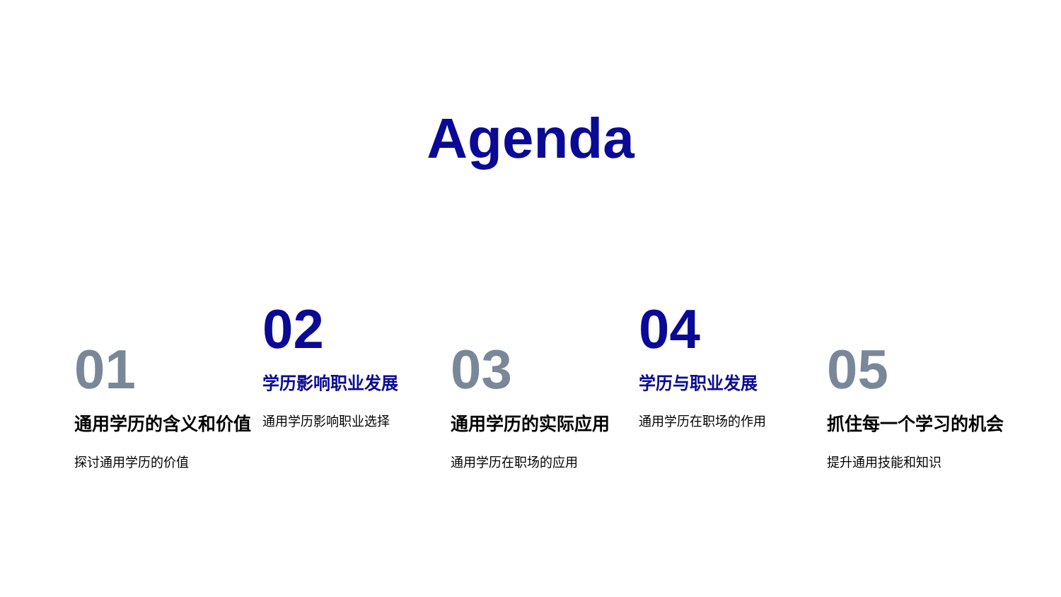Agenda
01
通用学历的含义和价值
探讨通用学历的价值
02
学历影响职业发展
通用学历影响职业选择
03
通用学历的实际应用
通用学历在职场的应用
04
学历与职业发展
通用学历在职场的作用
05
抓住每一个学习的机会
提升通用技能和知识